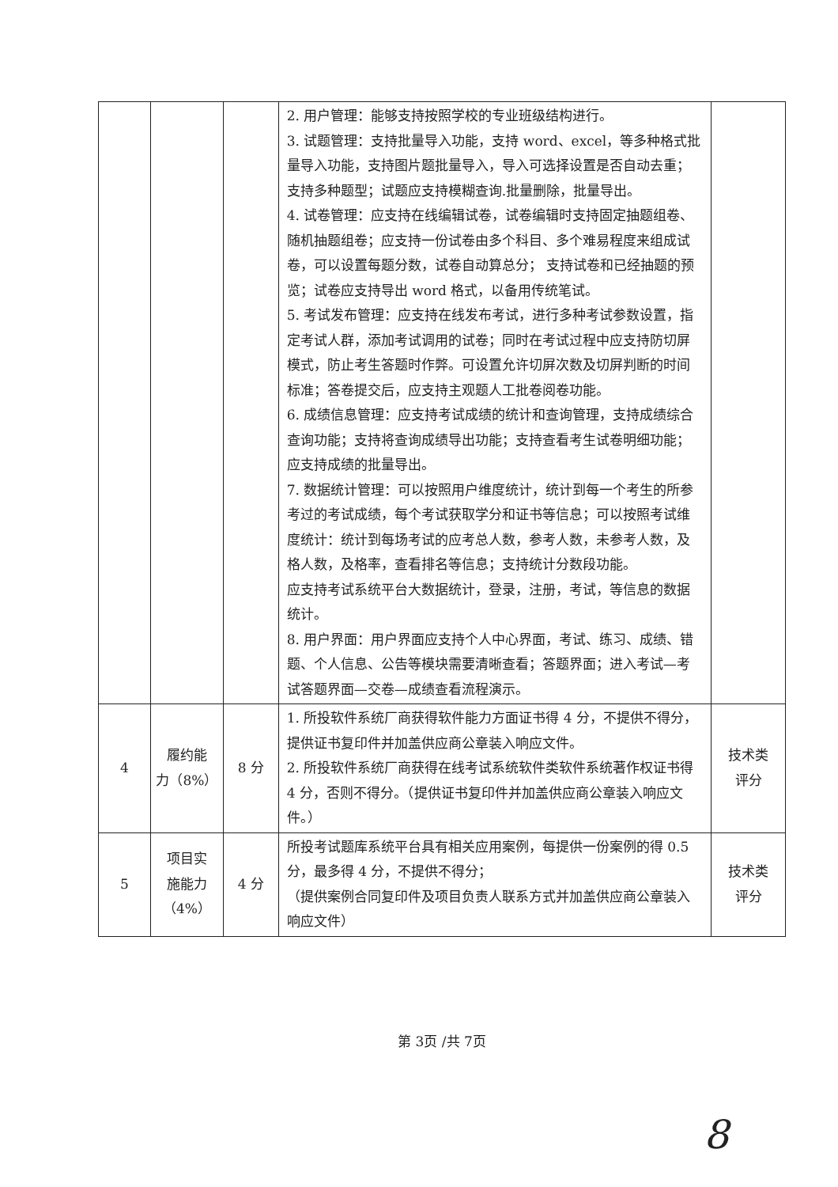| | | | 2. 用户管理：能够支持按照学校的专业班级结构进行。 3. 试题管理：支持批量导入功能，支持 word、excel，等多种格式批量导入功能，支持图片题批量导入，导入可选择设置是否自动去重；支持多种题型；试题应支持模糊查询.批量删除，批量导出。 4. 试卷管理：应支持在线编辑试卷，试卷编辑时支持固定抽题组卷、随机抽题组卷；应支持一份试卷由多个科目、多个难易程度来组成试卷，可以设置每题分数，试卷自动算总分； 支持试卷和已经抽题的预览；试卷应支持导出 word 格式，以备用传统笔试。 5. 考试发布管理：应支持在线发布考试，进行多种考试参数设置，指定考试人群，添加考试调用的试卷；同时在考试过程中应支持防切屏模式，防止考生答题时作弊。可设置允许切屏次数及切屏判断的时间标准；答卷提交后，应支持主观题人工批卷阅卷功能。 6. 成绩信息管理：应支持考试成绩的统计和查询管理，支持成绩综合查询功能；支持将查询成绩导出功能；支持查看考生试卷明细功能；应支持成绩的批量导出。 7. 数据统计管理：可以按照用户维度统计，统计到每一个考生的所参考过的考试成绩，每个考试获取学分和证书等信息；可以按照考试维度统计：统计到每场考试的应考总人数，参考人数，未参考人数，及格人数，及格率，查看排名等信息；支持统计分数段功能。 应支持考试系统平台大数据统计，登录，注册，考试，等信息的数据统计。 8. 用户界面：用户界面应支持个人中心界面，考试、练习、成绩、错题、个人信息、公告等模块需要清晰查看；答题界面；进入考试—考试答题界面—交卷—成绩查看流程演示。 | |
| 4 | 履约能 力（8%） | 8 分 | 1. 所投软件系统厂商获得软件能力方面证书得 4 分，不提供不得分，提供证书复印件并加盖供应商公章装入响应文件。 2. 所投软件系统厂商获得在线考试系统软件类软件系统著作权证书得 4 分，否则不得分。（提供证书复印件并加盖供应商公章装入响应文件。） | 技术类 评分 |
| 5 | 项目实 施能力 （4%） | 4 分 | 所投考试题库系统平台具有相关应用案例，每提供一份案例的得 0.5 分，最多得 4 分，不提供不得分； （提供案例合同复印件及项目负责人联系方式并加盖供应商公章装入响应文件） | 技术类 评分 |
第 3页 /共 7页
8